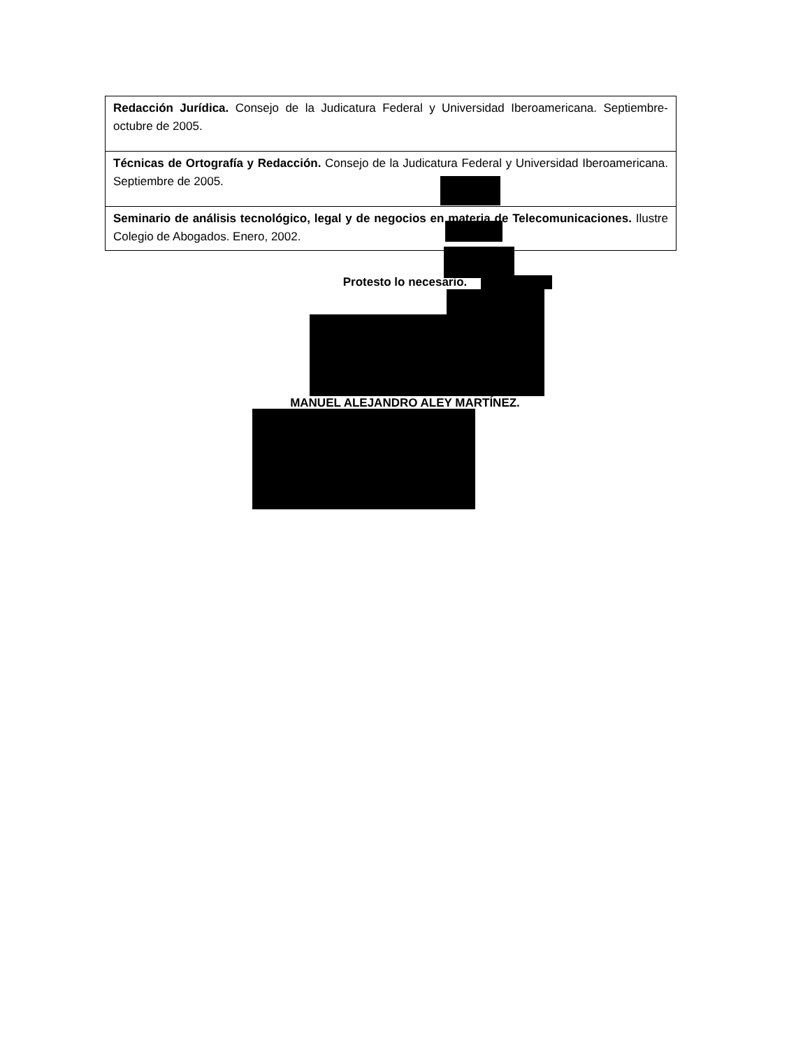| Redacción Jurídica. Consejo de la Judicatura Federal y Universidad Iberoamericana. Septiembre-octubre de 2005. |
| Técnicas de Ortografía y Redacción. Consejo de la Judicatura Federal y Universidad Iberoamericana. Septiembre de 2005. |
| Seminario de análisis tecnológico, legal y de negocios en materia de Telecomunicaciones. Ilustre Colegio de Abogados. Enero, 2002. |
Protesto lo necesario.
MANUEL ALEJANDRO ALEY MARTÍNEZ.